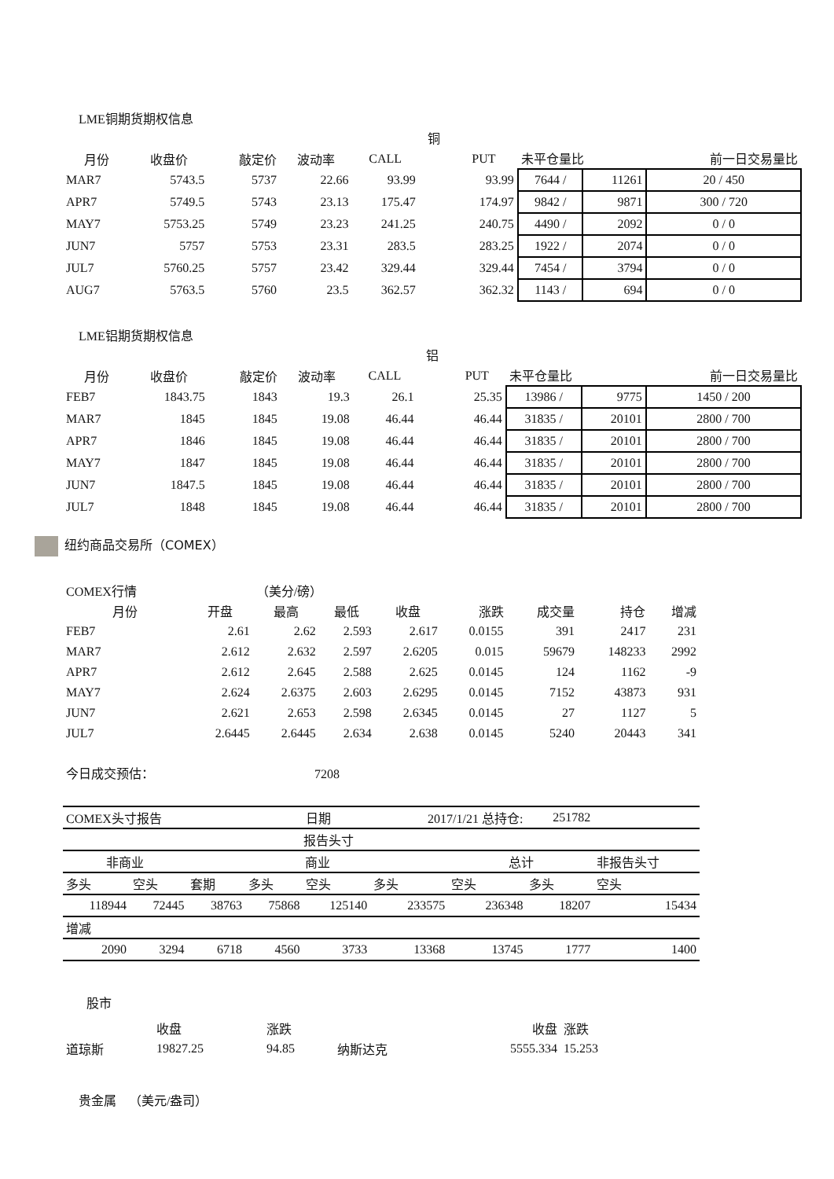LME铜期货期权信息
| | | | | | 铜 | | | | |
| 月份 | 收盘价 | 敲定价 | 波动率 | CALL | | PUT | 未平仓量比 | | 前一日交易量比 |
| MAR7 | 5743.5 | 5737 | 22.66 | 93.99 | | 93.99 | 7644 / | 11261 | 20 / 450 |
| APR7 | 5749.5 | 5743 | 23.13 | 175.47 | | 174.97 | 9842 / | 9871 | 300 / 720 |
| MAY7 | 5753.25 | 5749 | 23.23 | 241.25 | | 240.75 | 4490 / | 2092 | 0 / 0 |
| JUN7 | 5757 | 5753 | 23.31 | 283.5 | | 283.25 | 1922 / | 2074 | 0 / 0 |
| JUL7 | 5760.25 | 5757 | 23.42 | 329.44 | | 329.44 | 7454 / | 3794 | 0 / 0 |
| AUG7 | 5763.5 | 5760 | 23.5 | 362.57 | | 362.32 | 1143 / | 694 | 0 / 0 |
LME铝期货期权信息
| | | | | | 铝 | | | | |
| 月份 | 收盘价 | 敲定价 | 波动率 | CALL | | PUT | 未平仓量比 | | 前一日交易量比 |
| FEB7 | 1843.75 | 1843 | 19.3 | 26.1 | | 25.35 | 13986 / | 9775 | 1450 / 200 |
| MAR7 | 1845 | 1845 | 19.08 | 46.44 | | 46.44 | 31835 / | 20101 | 2800 / 700 |
| APR7 | 1846 | 1845 | 19.08 | 46.44 | | 46.44 | 31835 / | 20101 | 2800 / 700 |
| MAY7 | 1847 | 1845 | 19.08 | 46.44 | | 46.44 | 31835 / | 20101 | 2800 / 700 |
| JUN7 | 1847.5 | 1845 | 19.08 | 46.44 | | 46.44 | 31835 / | 20101 | 2800 / 700 |
| JUL7 | 1848 | 1845 | 19.08 | 46.44 | | 46.44 | 31835 / | 20101 | 2800 / 700 |
纽约商品交易所（COMEX）
| COMEX行情 | | （美分/磅） | | | | | | |
| 月份 | 开盘 | 最高 | 最低 | 收盘 | 涨跌 | 成交量 | 持仓 | 增减 |
| FEB7 | 2.61 | 2.62 | 2.593 | 2.617 | 0.0155 | 391 | 2417 | 231 |
| MAR7 | 2.612 | 2.632 | 2.597 | 2.6205 | 0.015 | 59679 | 148233 | 2992 |
| APR7 | 2.612 | 2.645 | 2.588 | 2.625 | 0.0145 | 124 | 1162 | -9 |
| MAY7 | 2.624 | 2.6375 | 2.603 | 2.6295 | 0.0145 | 7152 | 43873 | 931 |
| JUN7 | 2.621 | 2.653 | 2.598 | 2.6345 | 0.0145 | 27 | 1127 | 5 |
| JUL7 | 2.6445 | 2.6445 | 2.634 | 2.638 | 0.0145 | 5240 | 20443 | 341 |
今日成交预估： 7208
| COMEX头寸报告 | | | | 日期 | 2017/1/21 总持仓: | | 251782 | |
| 报告头寸 | | | | | | | | |
| 非商业 | | 商业 | | | | 总计 | | 非报告头寸 |
| 多头 | 空头 | 套期 | 多头 | 空头 | 多头 | 空头 | 多头 | 空头 |
| 118944 | 72445 | 38763 | 75868 | 125140 | 233575 | 236348 | 18207 | 15434 |
| 增减 | | | | | | | | |
| 2090 | 3294 | 6718 | 4560 | 3733 | 13368 | 13745 | 1777 | 1400 |
股市
| | 收盘 | 涨跌 | | 收盘 | 涨跌 |
| 道琼斯 | 19827.25 | 94.85 | 纳斯达克 | 5555.334 | 15.253 |
贵金属 （美元/盎司）